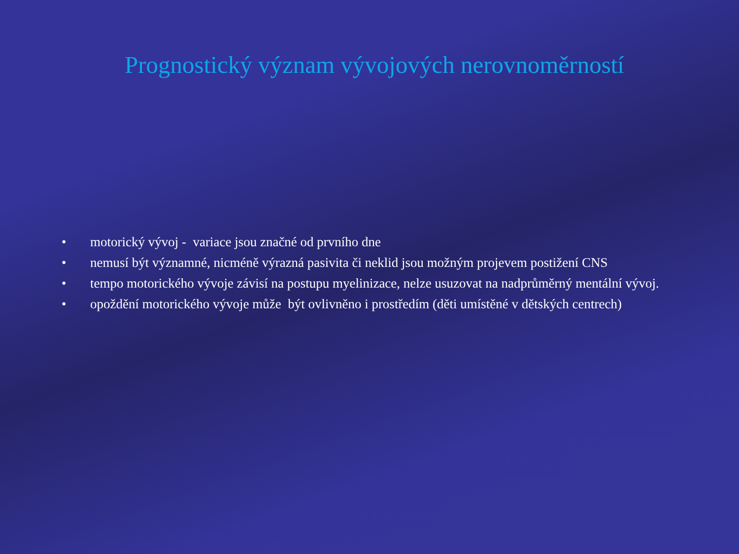Prognostický význam vývojových nerovnoměrností
• motorický vývoj - variace jsou značné od prvního dne
• nemusí být významné, nicméně výrazná pasivita či neklid jsou možným projevem postižení CNS
• tempo motorického vývoje závisí na postupu myelinizace, nelze usuzovat na nadprůměrný mentální vývoj.
• opoždění motorického vývoje může být ovlivněno i prostředím (děti umístěné v dětských centrech)